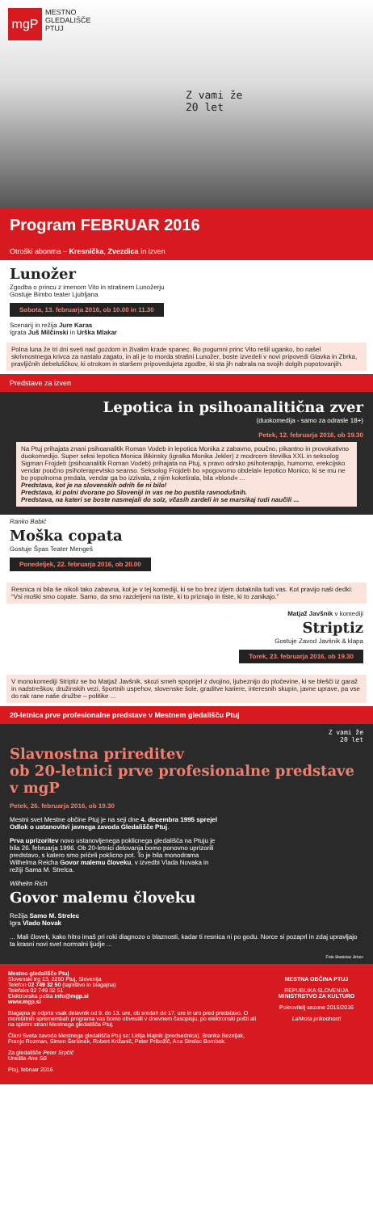mgP
MESTNO
GLEDALIŠČE
PTUJ
Z vami že
20 let
Program FEBRUAR 2016
Otroški abonma – Kresnička, Zvezdica in izven
Lunožer
Zgodba o princu z imenom Vito in strašnem Lunožerju
Gostuje Bimbo teater Ljubljana
Sobota, 13. februarja 2016, ob 10.00 in 11.30
Scenarij in režija Jure Karas
Igrata Juš Milčinski in Urška Mlakar
Polna luna že tri dni sveti nad gozdom in živalim krade spanec. Bo pogumni princ Vito rešil uganko, bo našel skrivnostnega krivca za nastalo zagato, in ali je to morda strašni Lunožer, boste izvedeli v novi pripovedi Glavka in Zbrka, pravljičnih debeluščkov, ki otrokom in staršem pripovedujeta zgodbe, ki sta jih nabrala na svojih dolgih popotovanjih.
Predstave za izven
Lepotica in psihoanalitična zver
(duokomedija - samo za odrasle 18+)
Petek, 12. februarja 2016, ob 19.30
Na Ptuj prihajata znani psihoanalitik Roman Vodeb in lepotica Monika z zabavno, poučno, pikantno in provokativno duokomedijo. Super seksi lepotica Monica Bikinsky (igralka Monika Jekler) z modrcem številka XXL in seksolog Sigman Frojdeb (psihoanalitik Roman Vodeb) prihajata na Ptuj, s pravo odrsko psihoterapijo, humorno, erekcijsko vendar poučno psihoterapevtsko seanso. Seksolog Frojdeb bo »pogovorno obdelal« lepotico Monico, ki se mu ne bo popolnoma predala, vendar ga bo izzivala, z njim koketirala, bila »blond« ...
Predstava, kot je na slovenskih odrih še ni bilo!
Predstava, ki polni dvorane po Sloveniji in vas ne bo pustila ravnodušnih.
Predstava, na kateri se boste nasmejali do solz, včasih zardeli in se marsikaj tudi naučili ...
Ranko Babić
Moška copata
Gostuje Špas Teater Mengeš
Ponedeljek, 22. februarja 2016, ob 20.00
Resnica ni bila še nikoli tako zabavna, kot je v tej komediji, ki se bo brez izjem dotaknila tudi vas. Kot pravijo naši dedki: “Vsi moški smo copate. Samo, da smo razdeljeni na tiste, ki to priznajo in tiste, ki to zanikajo.”
Matjaž Javšnik v komediji
Striptiz
Gostuje Zavod Javšnik & klapa
Torek, 23. februarja 2016, ob 19.30
V monokomediji Striptiz se bo Matjaž Javšnik, skozi smeh spoprijel z dvojino, ljubeznijo do pločevine, ki se blešči iz garaž in nadstreškov, družinskih vezi, športnih uspehov, slovenske šole, graditve kariere, interesnih skupin, javne uprave, pa vse do rak rane naše družbe – politike ...
20-letnica prve profesionalne predstave v Mestnem gledališču Ptuj
Z vami že
20 let
Slavnostna prireditev
ob 20-letnici prve profesionalne predstave v mgP
Petek, 26. februarja 2016, ob 19.30
Mestni svet Mestne občine Ptuj je na seji dne 4. decembra 1995 sprejel Odlok o ustanovitvi javnega zavoda Gledališče Ptuj.
Prva uprizoritev novo ustanovljenega poklicnega gledališča na Ptuju je bila 26. februarja 1996. Ob 20-letnici delovanja bomo ponovno uprizorili predstavo, s katero smo pričeli poklicno pot. To je bila monodrama Wilhelma Reicha Govor malemu človeku, v izvedbi Vlada Novaka in režiji Sama M. Strelca.
Wilhelm Rich
Govor malemu človeku
Režija Samo M. Strelec
Igra Vlado Novak
... Mali človek, kako hitro imaš pri roki diagnozo o blaznosti, kadar ti resnica ni po godu. Norce si pozaprl in zdaj upravljajo ta krasni novi svet normalni ljudje ...
Foto Stanislav Jirbec
Mestno gledališče Ptuj
Slovenski trg 13, 2250 Ptuj, Slovenija
Telefon 02 749 32 50 (tajništvo in blagajna)
Telefaks 02 749 32 51
Elektronska pošta info@mgp.si
www.mgp.si
Blagajna je odprta vsak delavnik od 9. do 13. ure, ob sredah do 17. ure in uro pred predstavo. O morebitnih spremembah programa vas bomo obvestili v dnevnem časopisju, po elektronski pošti ali na spletni strani Mestnega gledališča Ptuj.
Člani Sveta zavoda Mestnega gledališča Ptuj so: Lidija Majnik (predsednica), Branka Bezeljak, Franjo Rozman, Simon Šerbinek, Robert Križanič, Peter Pribožič, Ana Strelec Bombek.
Za gledališče Peter Srpčič
Uredila Ana SB
Ptuj, februar 2016
MESTNA OBČINA PTUJ
REPUBLIKA SLOVENIJA
MINISTRSTVO ZA KULTURO
Pokrovitelj sezone 2015/2016
Lahkota prikodnosti